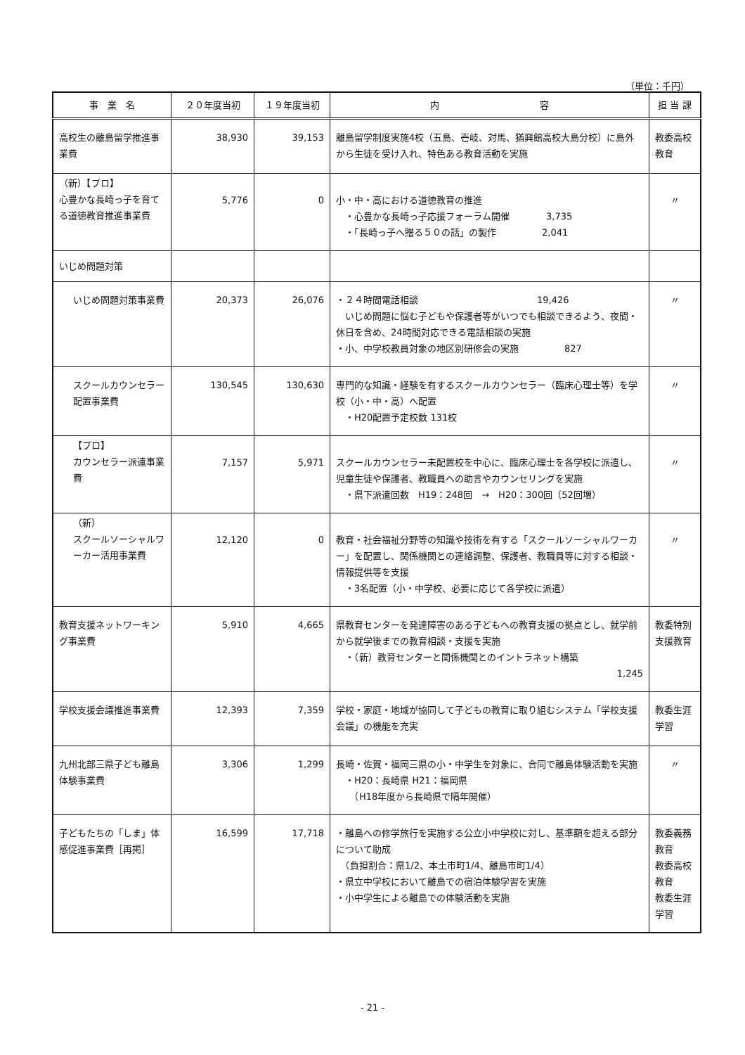（単位：千円）
| 事 業 名 | ２０年度当初 | １９年度当初 | 内 容 | 担 当 課 |
| --- | --- | --- | --- | --- |
| 高校生の離島留学推進事業費 | 38,930 | 39,153 | 離島留学制度実施4校（五島、壱岐、対馬、猶興館高校大島分校）に島外から生徒を受け入れ、特色ある教育活動を実施 | 教委高校教育 |
| （新）【プロ】 心豊かな長崎っ子を育てる道徳教育推進事業費 | 5,776 | 0 | 小・中・高における道徳教育の推進 ・心豊かな長崎っ子応援フォーラム開催 3,735 ・「長崎っ子へ贈る５０の話」の製作 2,041 | 〃 |
| いじめ問題対策 | | | | |
| いじめ問題対策事業費 | 20,373 | 26,076 | ・２４時間電話相談 19,426 いじめ問題に悩む子どもや保護者等がいつでも相談できるよう、夜間・休日を含め、24時間対応できる電話相談の実施 ・小、中学校教員対象の地区別研修会の実施 827 | 〃 |
| スクールカウンセラー配置事業費 | 130,545 | 130,630 | 専門的な知識・経験を有するスクールカウンセラー（臨床心理士等）を学校（小・中・高）へ配置 ・H20配置予定校数 131校 | 〃 |
| 【プロ】 カウンセラー派遣事業費 | 7,157 | 5,971 | スクールカウンセラー未配置校を中心に、臨床心理士を各学校に派遣し、児童生徒や保護者、教職員への助言やカウンセリングを実施 ・県下派遣回数 H19：248回 → H20：300回（52回増） | 〃 |
| （新） スクールソーシャルワーカー活用事業費 | 12,120 | 0 | 教育・社会福祉分野等の知識や技術を有する「スクールソーシャルワーカー」を配置し、関係機関との連絡調整、保護者、教職員等に対する相談・情報提供等を支援 ・3名配置（小・中学校、必要に応じて各学校に派遣） | 〃 |
| 教育支援ネットワーキング事業費 | 5,910 | 4,665 | 県教育センターを発達障害のある子どもへの教育支援の拠点とし、就学前から就学後までの教育相談・支援を実施 ・（新）教育センターと関係機関とのイントラネット構築 1,245 | 教委特別支援教育 |
| 学校支援会議推進事業費 | 12,393 | 7,359 | 学校・家庭・地域が協同して子どもの教育に取り組むシステム「学校支援会議」の機能を充実 | 教委生涯学習 |
| 九州北部三県子ども離島体験事業費 | 3,306 | 1,299 | 長崎・佐賀・福岡三県の小・中学生を対象に、合同で離島体験活動を実施 ・H20：長崎県 H21：福岡県 （H18年度から長崎県で隔年開催） | 〃 |
| 子どもたちの「しま」体感促進事業費［再掲］ | 16,599 | 17,718 | ・離島への修学旅行を実施する公立小中学校に対し、基準額を超える部分について助成 （負担割合：県1/2、本土市町1/4、離島市町1/4） ・県立中学校において離島での宿泊体験学習を実施 ・小中学生による離島での体験活動を実施 | 教委義務教育 教委高校教育 教委生涯学習 |
- 21 -